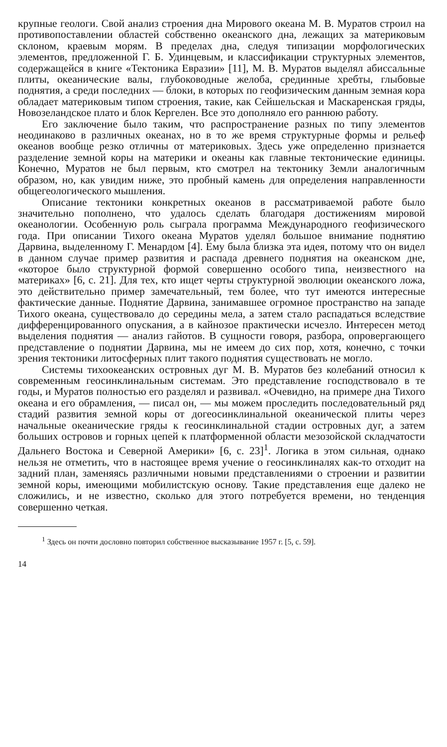крупные геологи. Свой анализ строения дна Мирового океана М. В. Муратов строил на противопоставлении областей собственно океанского дна, лежащих за материковым склоном, краевым морям. В пределах дна, следуя типизации морфологических элементов, предложенной Г. Б. Удинцевым, и классификации структурных элементов, содержащейся в книге «Тектоника Евразии» [11], М. В. Муратов выделял абиссальные плиты, океанические валы, глубоководные желоба, срединные хребты, глыбовые поднятия, а среди последних — блоки, в которых по геофизическим данным земная кора обладает материковым типом строения, такие, как Сейшельская и Маскаренская гряды, Новозеландское плато и блок Кергелен. Все это дополняло его раннюю работу.
Его заключение было таким, что распространение разных по типу элементов неодинаково в различных океанах, но в то же время структурные формы и рельеф океанов вообще резко отличны от материковых. Здесь уже определенно признается разделение земной коры на материки и океаны как главные тектонические единицы. Конечно, Муратов не был первым, кто смотрел на тектонику Земли аналогичным образом, но, как увидим ниже, это пробный камень для определения направленности общегеологического мышления.
Описание тектоники конкретных океанов в рассматриваемой работе было значительно пополнено, что удалось сделать благодаря достижениям мировой океанологии. Особенную роль сыграла программа Международного геофизического года. При описании Тихого океана Муратов уделял большое внимание поднятию Дарвина, выделенному Г. Менардом [4]. Ему была близка эта идея, потому что он видел в данном случае пример развития и распада древнего поднятия на океанском дне, «которое было структурной формой совершенно особого типа, неизвестного на материках» [6, с. 21]. Для тех, кто ищет черты структурной эволюции океанского ложа, это действительно пример замечательный, тем более, что тут имеются интересные фактические данные. Поднятие Дарвина, занимавшее огромное пространство на западе Тихого океана, существовало до середины мела, а затем стало распадаться вследствие дифференцированного опускания, а в кайнозое практически исчезло. Интересен метод выделения поднятия — анализ гайотов. В сущности говоря, разбора, опровергающего представление о поднятии Дарвина, мы не имеем до сих пор, хотя, конечно, с точки зрения тектоники литосферных плит такого поднятия существовать не могло.
Системы тихоокеанских островных дуг М. В. Муратов без колебаний относил к современным геосинклинальным системам. Это представление господствовало в те годы, и Муратов полностью его разделял и развивал. «Очевидно, на примере дна Тихого океана и его обрамления, — писал он, — мы можем проследить последовательный ряд стадий развития земной коры от догеосинклинальной океанической плиты через начальные океанические гряды к геосинклинальной стадии островных дуг, а затем больших островов и горных цепей к платформенной области мезозойской складчатости Дальнего Востока и Северной Америки» [6, с. 23]<sup>1</sup>. Логика в этом сильная, однако нельзя не отметить, что в настоящее время учение о геосинклиналях как-то отходит на задний план, заменяясь различными новыми представлениями о строении и развитии земной коры, имеющими мобилистскую основу. Такие представления еще далеко не сложились, и не известно, сколько для этого потребуется времени, но тенденция совершенно четкая.
<sup>1</sup> Здесь он почти дословно повторил собственное высказывание 1957 г. [5, с. 59].
14